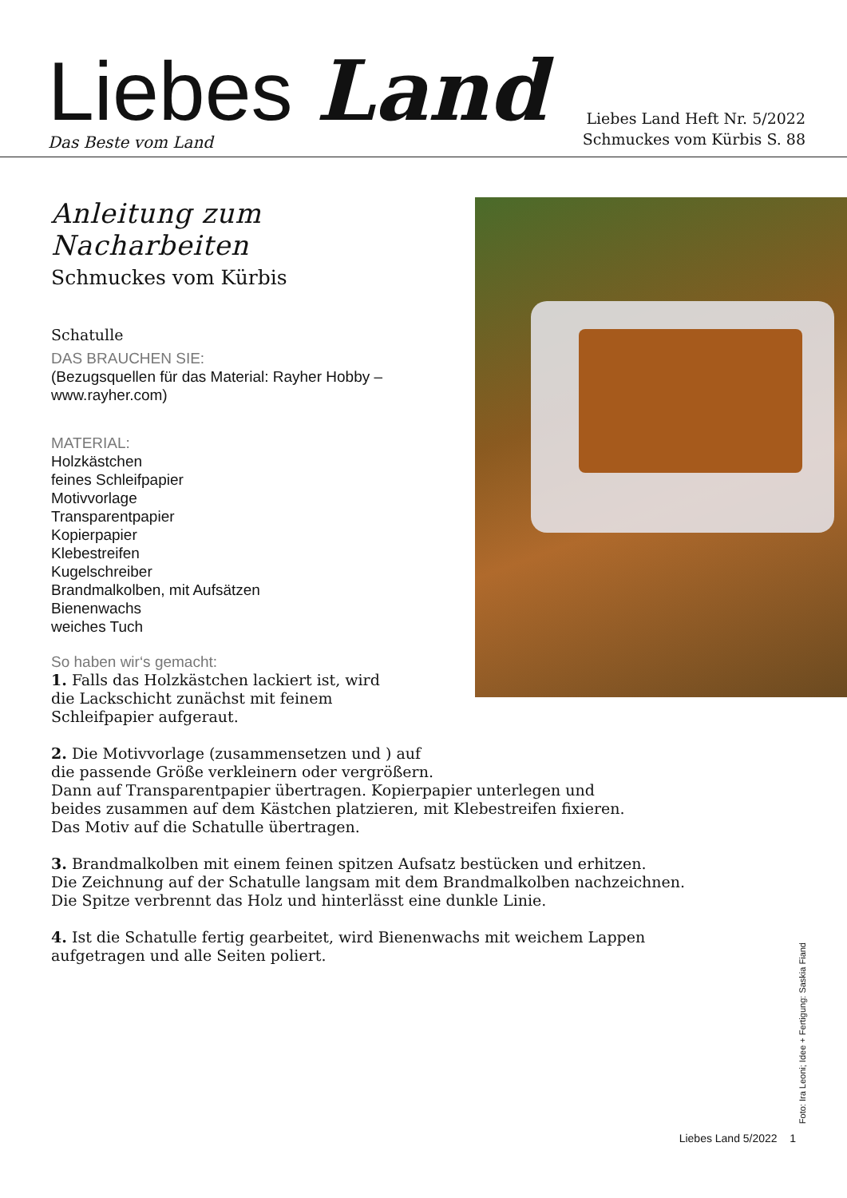Liebes Land
Das Beste vom Land
Liebes Land Heft Nr. 5/2022
Schmuckes vom Kürbis S. 88
Anleitung zum Nacharbeiten
Schmuckes vom Kürbis
Schatulle
DAS BRAUCHEN SIE:
(Bezugsquellen für das Material: Rayher Hobby – www.rayher.com)
MATERIAL:
Holzkästchen
feines Schleifpapier
Motivvorlage
Transparentpapier
Kopierpapier
Klebestreifen
Kugelschreiber
Brandmalkolben, mit Aufsätzen
Bienenwachs
weiches Tuch
So haben wir‘s gemacht:
1. Falls das Holzkästchen lackiert ist, wird
die Lackschicht zunächst mit feinem
Schleifpapier aufgeraut.
2. Die Motivvorlage (zusammensetzen und ) auf
die passende Größe verkleinern oder vergrößern.
Dann auf Transparentpapier übertragen. Kopierpapier unterlegen und
beides zusammen auf dem Kästchen platzieren, mit Klebestreifen fixieren.
Das Motiv auf die Schatulle übertragen.
3. Brandmalkolben mit einem feinen spitzen Aufsatz bestücken und erhitzen.
Die Zeichnung auf der Schatulle langsam mit dem Brandmalkolben nachzeichnen.
Die Spitze verbrennt das Holz und hinterlässt eine dunkle Linie.
4. Ist die Schatulle fertig gearbeitet, wird Bienenwachs mit weichem Lappen
aufgetragen und alle Seiten poliert.
Foto: Ira Leoni; Idee + Fertigung: Saskia Fiand
Liebes Land 5/2022 1